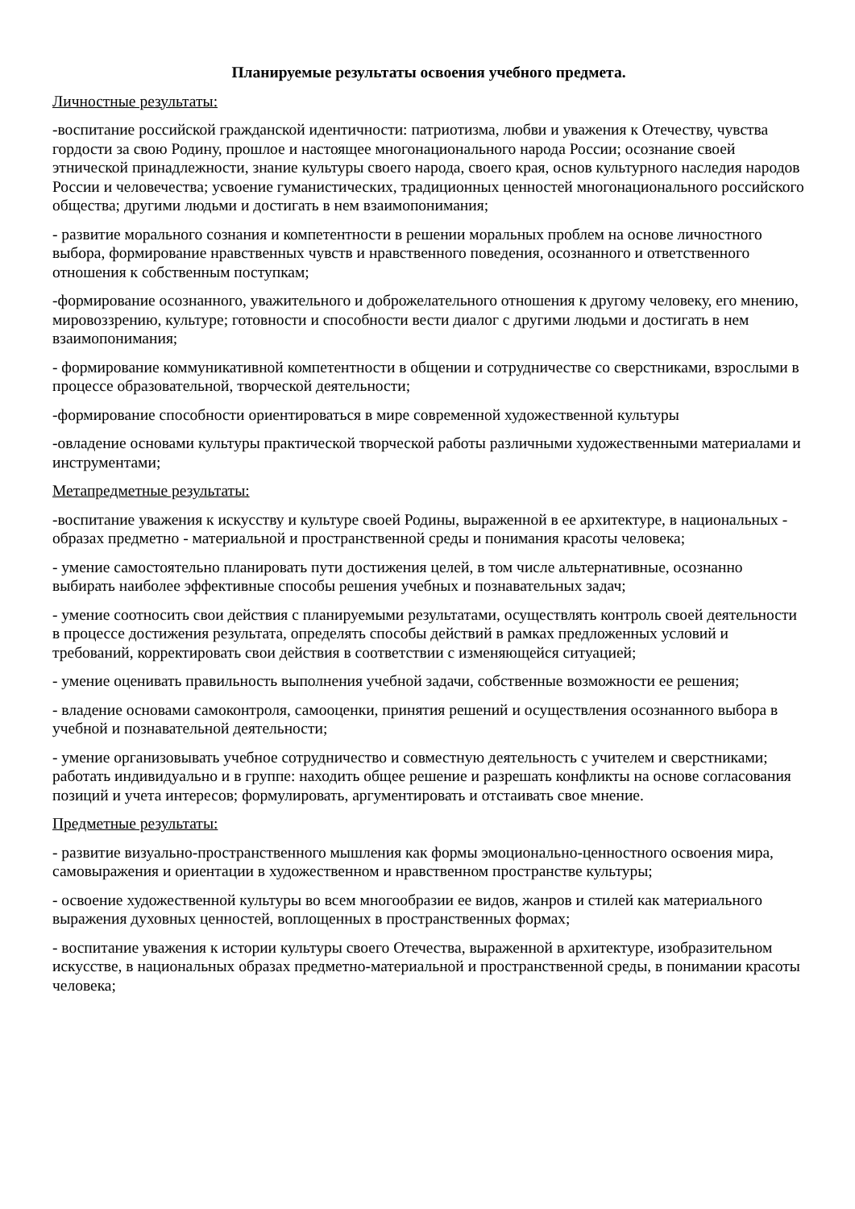Планируемые результаты освоения учебного предмета.
Личностные результаты:
-воспитание российской гражданской идентичности: патриотизма, любви и уважения к Отечеству, чувства гордости за свою Родину, прошлое и настоящее многонационального народа России; осознание своей этнической принадлежности, знание культуры своего народа, своего края, основ культурного наследия народов России и человечества; усвоение гуманистических, традиционных ценностей многонационального российского общества; другими людьми и достигать в нем взаимопонимания;
- развитие морального сознания и компетентности в решении моральных проблем на основе личностного выбора, формирование нравственных чувств и нравственного поведения, осознанного и ответственного отношения к собственным поступкам;
-формирование осознанного, уважительного и доброжелательного отношения к другому человеку, его мнению, мировоззрению, культуре; готовности и способности вести диалог с другими людьми и достигать в нем взаимопонимания;
- формирование коммуникативной компетентности в общении и сотрудничестве со сверстниками, взрослыми в процессе образовательной, творческой деятельности;
-формирование способности ориентироваться в мире современной художественной культуры
-овладение основами культуры практической творческой работы различными художественными материалами и инструментами;
Метапредметные результаты:
-воспитание уважения к искусству и культуре своей Родины, выраженной в ее архитектуре, в национальных - образах предметно - материальной и пространственной среды и понимания красоты человека;
- умение самостоятельно планировать пути достижения целей, в том числе альтернативные, осознанно выбирать наиболее эффективные способы решения учебных и познавательных задач;
- умение соотносить свои действия с планируемыми результатами, осуществлять контроль своей деятельности в процессе достижения результата, определять способы действий в рамках предложенных условий и требований, корректировать свои действия в соответствии с изменяющейся ситуацией;
- умение оценивать правильность выполнения учебной задачи, собственные возможности ее решения;
- владение основами самоконтроля, самооценки, принятия решений и осуществления осознанного выбора в учебной и познавательной деятельности;
- умение организовывать учебное сотрудничество и совместную деятельность с учителем и сверстниками; работать индивидуально и в группе: находить общее решение и разрешать конфликты на основе согласования позиций и учета интересов; формулировать, аргументировать и отстаивать свое мнение.
Предметные результаты:
- развитие визуально-пространственного мышления как формы эмоционально-ценностного освоения мира, самовыражения и ориентации в художественном и нравственном пространстве культуры;
- освоение художественной культуры во всем многообразии ее видов, жанров и стилей как материального выражения духовных ценностей, воплощенных в пространственных формах;
- воспитание уважения к истории культуры своего Отечества, выраженной в архитектуре, изобразительном искусстве, в национальных образах предметно-материальной и пространственной среды, в понимании красоты человека;